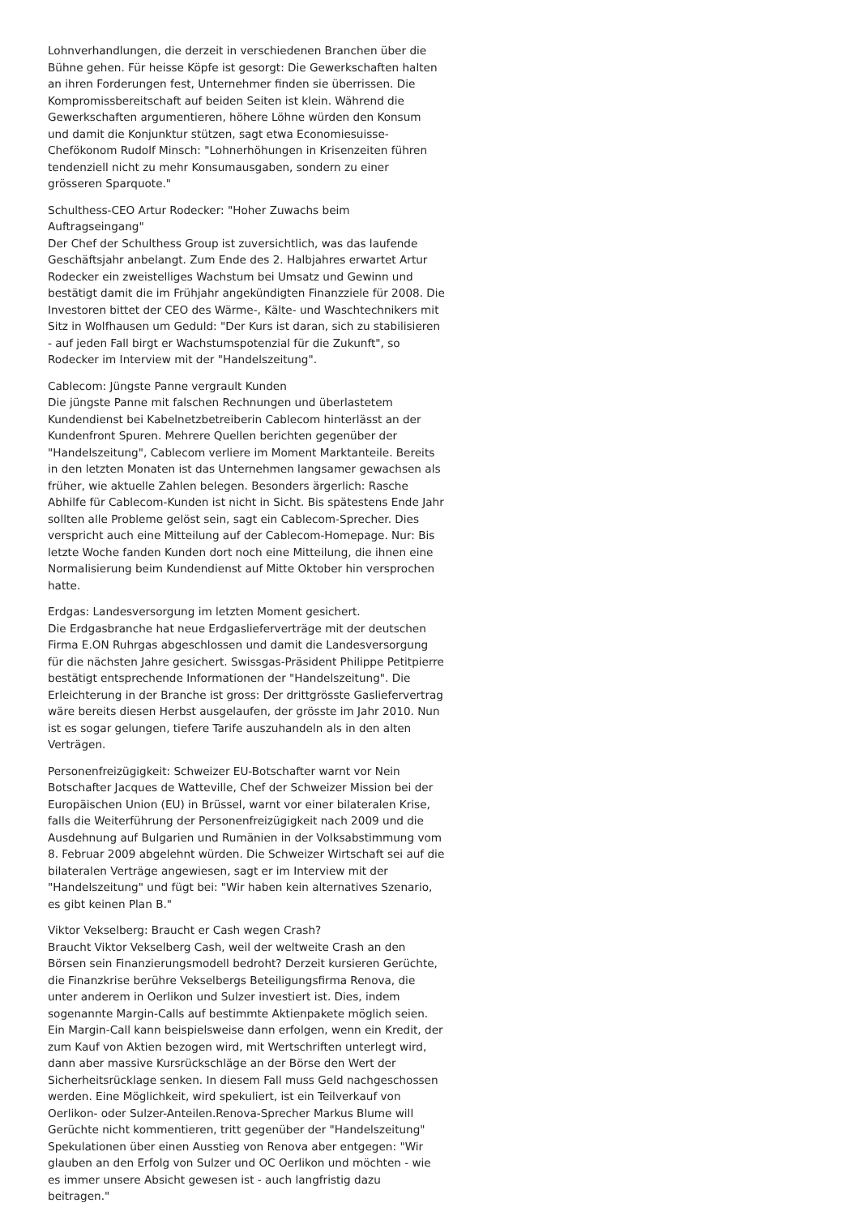Lohnverhandlungen, die derzeit in verschiedenen Branchen über die Bühne gehen. Für heisse Köpfe ist gesorgt: Die Gewerkschaften halten an ihren Forderungen fest, Unternehmer finden sie überrissen. Die Kompromissbereitschaft auf beiden Seiten ist klein. Während die Gewerkschaften argumentieren, höhere Löhne würden den Konsum und damit die Konjunktur stützen, sagt etwa Economiesuisse-Chefökonom Rudolf Minsch: "Lohnerhöhungen in Krisenzeiten führen tendenziell nicht zu mehr Konsumausgaben, sondern zu einer grösseren Sparquote."
Schulthess-CEO Artur Rodecker: "Hoher Zuwachs beim Auftragseingang"
Der Chef der Schulthess Group ist zuversichtlich, was das laufende Geschäftsjahr anbelangt. Zum Ende des 2. Halbjahres erwartet Artur Rodecker ein zweistelliges Wachstum bei Umsatz und Gewinn und bestätigt damit die im Frühjahr angekündigten Finanzziele für 2008. Die Investoren bittet der CEO des Wärme-, Kälte- und Waschtechnikers mit Sitz in Wolfhausen um Geduld: "Der Kurs ist daran, sich zu stabilisieren - auf jeden Fall birgt er Wachstumspotenzial für die Zukunft", so Rodecker im Interview mit der "Handelszeitung".
Cablecom: Jüngste Panne vergrault Kunden
Die jüngste Panne mit falschen Rechnungen und überlastetem Kundendienst bei Kabelnetzbetreiberin Cablecom hinterlässt an der Kundenfront Spuren. Mehrere Quellen berichten gegenüber der "Handelszeitung", Cablecom verliere im Moment Marktanteile. Bereits in den letzten Monaten ist das Unternehmen langsamer gewachsen als früher, wie aktuelle Zahlen belegen. Besonders ärgerlich: Rasche Abhilfe für Cablecom-Kunden ist nicht in Sicht. Bis spätestens Ende Jahr sollten alle Probleme gelöst sein, sagt ein Cablecom-Sprecher. Dies verspricht auch eine Mitteilung auf der Cablecom-Homepage. Nur: Bis letzte Woche fanden Kunden dort noch eine Mitteilung, die ihnen eine Normalisierung beim Kundendienst auf Mitte Oktober hin versprochen hatte.
Erdgas: Landesversorgung im letzten Moment gesichert.
Die Erdgasbranche hat neue Erdgaslieferverträge mit der deutschen Firma E.ON Ruhrgas abgeschlossen und damit die Landesversorgung für die nächsten Jahre gesichert. Swissgas-Präsident Philippe Petitpierre bestätigt entsprechende Informationen der "Handelszeitung". Die Erleichterung in der Branche ist gross: Der drittgrösste Gasliefervertrag wäre bereits diesen Herbst ausgelaufen, der grösste im Jahr 2010. Nun ist es sogar gelungen, tiefere Tarife auszuhandeln als in den alten Verträgen.
Personenfreizügigkeit: Schweizer EU-Botschafter warnt vor Nein
Botschafter Jacques de Watteville, Chef der Schweizer Mission bei der Europäischen Union (EU) in Brüssel, warnt vor einer bilateralen Krise, falls die Weiterführung der Personenfreizügigkeit nach 2009 und die Ausdehnung auf Bulgarien und Rumänien in der Volksabstimmung vom 8. Februar 2009 abgelehnt würden. Die Schweizer Wirtschaft sei auf die bilateralen Verträge angewiesen, sagt er im Interview mit der "Handelszeitung" und fügt bei: "Wir haben kein alternatives Szenario, es gibt keinen Plan B."
Viktor Vekselberg: Braucht er Cash wegen Crash?
Braucht Viktor Vekselberg Cash, weil der weltweite Crash an den Börsen sein Finanzierungsmodell bedroht? Derzeit kursieren Gerüchte, die Finanzkrise berühre Vekselbergs Beteiligungsfirma Renova, die unter anderem in Oerlikon und Sulzer investiert ist. Dies, indem sogenannte Margin-Calls auf bestimmte Aktienpakete möglich seien. Ein Margin-Call kann beispielsweise dann erfolgen, wenn ein Kredit, der zum Kauf von Aktien bezogen wird, mit Wertschriften unterlegt wird, dann aber massive Kursrückschläge an der Börse den Wert der Sicherheitsrücklage senken. In diesem Fall muss Geld nachgeschossen werden. Eine Möglichkeit, wird spekuliert, ist ein Teilverkauf von Oerlikon- oder Sulzer-Anteilen.Renova-Sprecher Markus Blume will Gerüchte nicht kommentieren, tritt gegenüber der "Handelszeitung" Spekulationen über einen Ausstieg von Renova aber entgegen: "Wir glauben an den Erfolg von Sulzer und OC Oerlikon und möchten - wie es immer unsere Absicht gewesen ist - auch langfristig dazu beitragen."